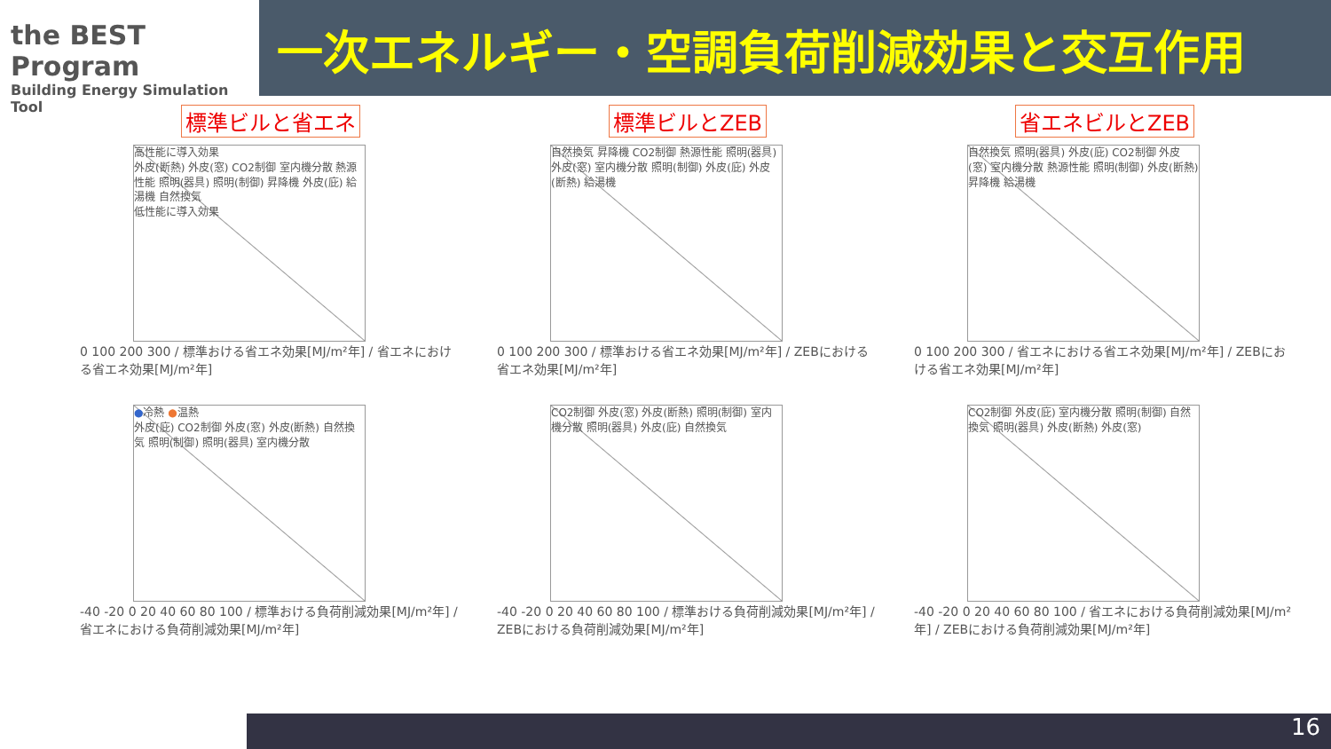the BEST Program
Building Energy Simulation Tool
一次エネルギー・空調負荷削減効果と交互作用
標準ビルと省エネ
高性能に導入効果
外皮(断熱) 外皮(窓) CO2制御 室内機分散 熱源性能 照明(器具) 照明(制御) 昇降機 外皮(庇) 給湯機 自然換気
低性能に導入効果
0 100 200 300 / 標準おける省エネ効果[MJ/m²年] / 省エネにおける省エネ効果[MJ/m²年]
標準ビルとZEB
自然換気 昇降機 CO2制御 熱源性能 照明(器具) 外皮(窓) 室内機分散 照明(制御) 外皮(庇) 外皮(断熱) 給湯機
0 100 200 300 / 標準おける省エネ効果[MJ/m²年] / ZEBにおける省エネ効果[MJ/m²年]
省エネビルとZEB
自然換気 照明(器具) 外皮(庇) CO2制御 外皮(窓) 室内機分散 熱源性能 照明(制御) 外皮(断熱) 昇降機 給湯機
0 100 200 300 / 省エネにおける省エネ効果[MJ/m²年] / ZEBにおける省エネ効果[MJ/m²年]
●冷熱 ●温熱
外皮(庇) CO2制御 外皮(窓) 外皮(断熱) 自然換気 照明(制御) 照明(器具) 室内機分散
-40 -20 0 20 40 60 80 100 / 標準おける負荷削減効果[MJ/m²年] / 省エネにおける負荷削減効果[MJ/m²年]
CO2制御 外皮(窓) 外皮(断熱) 照明(制御) 室内機分散 照明(器具) 外皮(庇) 自然換気
-40 -20 0 20 40 60 80 100 / 標準おける負荷削減効果[MJ/m²年] / ZEBにおける負荷削減効果[MJ/m²年]
CO2制御 外皮(庇) 室内機分散 照明(制御) 自然換気 照明(器具) 外皮(断熱) 外皮(窓)
-40 -20 0 20 40 60 80 100 / 省エネにおける負荷削減効果[MJ/m²年] / ZEBにおける負荷削減効果[MJ/m²年]
16